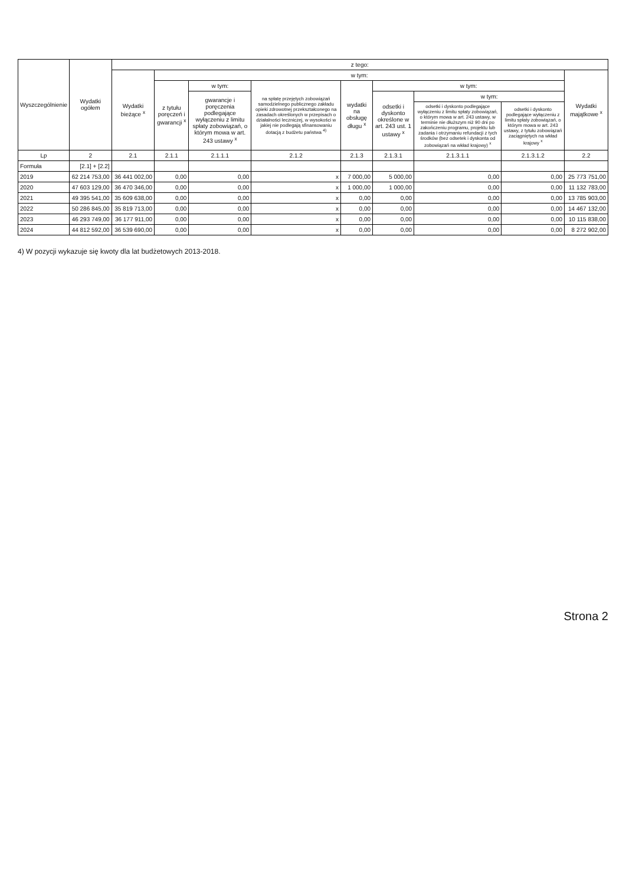| Wyszczególnienie | Wydatki ogółem | z tego: | | | | | | | | |
| --- | --- | --- | --- | --- | --- | --- | --- | --- | --- | --- |
| | | Wydatki bieżące <sup>x</sup> | w tym: | | | | | | | Wydatki majątkowe <sup>x</sup> |
| | | | z tytułu poręczeń i gwarancji <sup>x</sup> | w tym: | na spłatę przejętych zobowiązań samodzielnego publicznego zakładu opieki zdrowotnej przekształconego na zasadach określonych w przepisach o działalności leczniczej, w wysokości w jakiej nie podlegają sfinansowaniu dotacją z budżetu państwa <sup>4)</sup> | wydatki na obsługę długu <sup>x</sup> | w tym: | | | |
| | | | | gwarancje i poręczenia podlegające wyłączeniu z limitu spłaty zobowiązań, o którym mowa w art. 243 ustawy <sup>x</sup> | | | odsetki i dyskonto określone w art. 243 ust. 1 ustawy <sup>x</sup> | w tym: | | |
| | | | | | | | | odsetki i dyskonto podlegające wyłączeniu z limitu spłaty zobowiązań, o którym mowa w art. 243 ustawy, w terminie nie dłuższym niż 90 dni po zakończeniu programu, projektu lub zadania i otrzymaniu refundacji z tych środków (bez odsetek i dyskonta od zobowiązań na wkład krajowy) <sup>x</sup> | odsetki i dyskonto podlegające wyłączeniu z limitu spłaty zobowiązań, o którym mowa w art. 243 ustawy, z tytułu zobowiązań zaciągniętych na wkład krajowy <sup>x</sup> | |
| Lp | 2 | 2.1 | 2.1.1 | 2.1.1.1 | 2.1.2 | 2.1.3 | 2.1.3.1 | 2.1.3.1.1 | 2.1.3.1.2 | 2.2 |
| Formuła | [2.1] + [2.2] | | | | | | | | | |
| 2019 | 62 214 753,00 | 36 441 002,00 | 0,00 | 0,00 | x | 7 000,00 | 5 000,00 | 0,00 | 0,00 | 25 773 751,00 |
| 2020 | 47 603 129,00 | 36 470 346,00 | 0,00 | 0,00 | x | 1 000,00 | 1 000,00 | 0,00 | 0,00 | 11 132 783,00 |
| 2021 | 49 395 541,00 | 35 609 638,00 | 0,00 | 0,00 | x | 0,00 | 0,00 | 0,00 | 0,00 | 13 785 903,00 |
| 2022 | 50 286 845,00 | 35 819 713,00 | 0,00 | 0,00 | x | 0,00 | 0,00 | 0,00 | 0,00 | 14 467 132,00 |
| 2023 | 46 293 749,00 | 36 177 911,00 | 0,00 | 0,00 | x | 0,00 | 0,00 | 0,00 | 0,00 | 10 115 838,00 |
| 2024 | 44 812 592,00 | 36 539 690,00 | 0,00 | 0,00 | x | 0,00 | 0,00 | 0,00 | 0,00 | 8 272 902,00 |
4) W pozycji wykazuje się kwoty dla lat budżetowych 2013-2018.
Strona 2